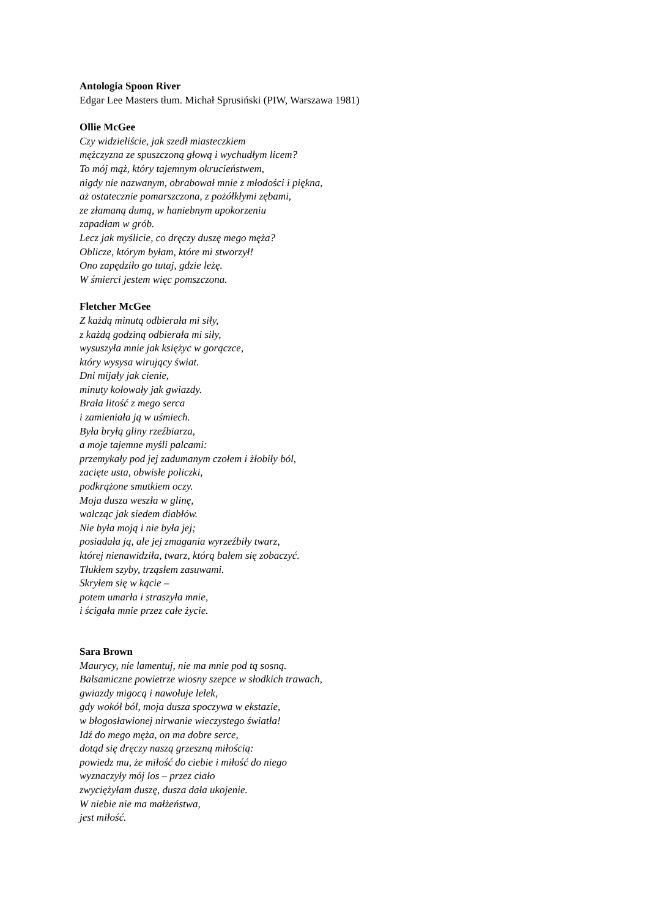Antologia Spoon River
Edgar Lee Masters tłum. Michał Sprusiński (PIW, Warszawa 1981)
Ollie McGee
Czy widzieliście, jak szedł miasteczkiem
mężczyzna ze spuszczoną głową i wychudłym licem?
To mój mąż, który tajemnym okrucieństwem,
nigdy nie nazwanym, obrabował mnie z młodości i piękna,
aż ostatecznie pomarszczona, z pożółkłymi zębami,
ze złamaną dumą, w haniebnym upokorzeniu
zapadłam w grób.
Lecz jak myślicie, co dręczy duszę mego męża?
Oblicze, którym byłam, które mi stworzył!
Ono zapędziło go tutaj, gdzie leżę.
W śmierci jestem więc pomszczona.
Fletcher McGee
Z każdą minutą odbierała mi siły,
z każdą godziną odbierała mi siły,
wysuszyła mnie jak księżyc w gorączce,
który wysysa wirujący świat.
Dni mijały jak cienie,
minuty kołowały jak gwiazdy.
Brała litość z mego serca
i zamieniała ją w uśmiech.
Była bryłą gliny rzeźbiarza,
a moje tajemne myśli palcami:
przemykały pod jej zadumanym czołem i żłobiły ból,
zacięte usta, obwisłe policzki,
podkrążone smutkiem oczy.
Moja dusza weszła w glinę,
walcząc jak siedem diabłów.
Nie była moją i nie była jej;
posiadała ją, ale jej zmagania wyrzeźbiły twarz,
której nienawidziła, twarz, którą bałem się zobaczyć.
Tłukłem szyby, trząsłem zasuwami.
Skryłem się w kącie –
potem umarła i straszyła mnie,
i ścigała mnie przez całe życie.
Sara Brown
Maurycy, nie lamentuj, nie ma mnie pod tą sosną.
Balsamiczne powietrze wiosny szepce w słodkich trawach,
gwiazdy migocą i nawołuje lelek,
gdy wokół ból, moja dusza spoczywa w ekstazie,
w błogosławionej nirwanie wieczystego światła!
Idź do mego męża, on ma dobre serce,
dotąd się dręczy naszą grzeszną miłością:
powiedz mu, że miłość do ciebie i miłość do niego
wyznaczyły mój los – przez ciało
zwyciężyłam duszę, dusza dała ukojenie.
W niebie nie ma małżeństwa,
jest miłość.